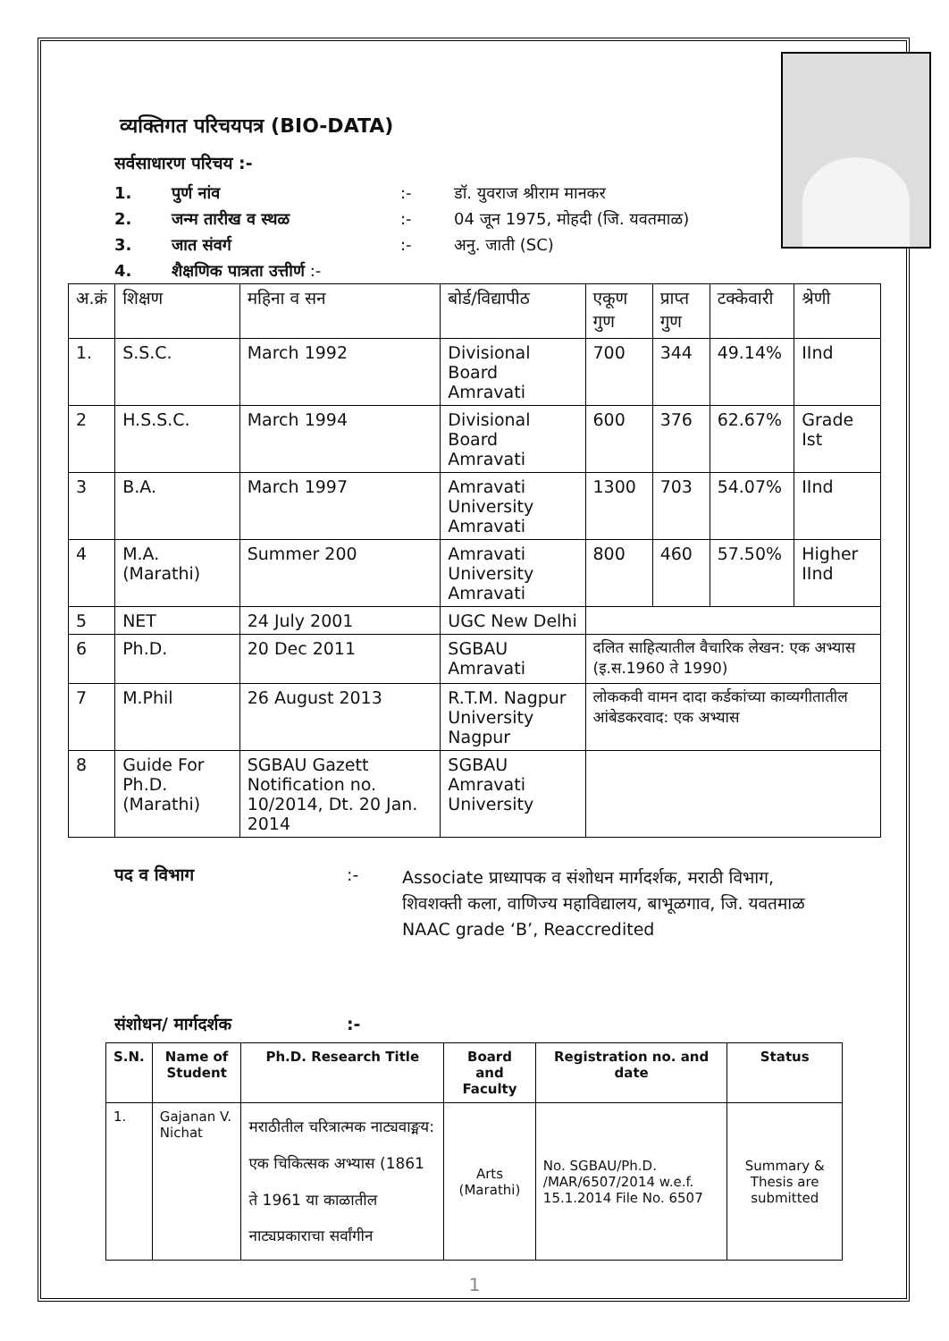व्यक्तिगत परिचयपत्र (BIO-DATA)
सर्वसाधारण परिचय :-
1. पुर्ण नांव:- डॉ. युवराज श्रीराम मानकर
2. जन्म तारीख व स्थळ:- 04 जून 1975, मोहदी (जि. यवतमाळ)
3. जात संवर्ग:- अनु. जाती (SC)
4. शैक्षणिक पात्रता उत्तीर्ण :-
| अ.क्रं | शिक्षण | महिना व सन | बोर्ड/विद्यापीठ | एकूण गुण | प्राप्त गुण | टक्केवारी | श्रेणी |
| --- | --- | --- | --- | --- | --- | --- | --- |
| 1. | S.S.C. | March 1992 | Divisional Board Amravati | 700 | 344 | 49.14% | IInd |
| 2 | H.S.S.C. | March 1994 | Divisional Board Amravati | 600 | 376 | 62.67% | Grade Ist |
| 3 | B.A. | March 1997 | Amravati University Amravati | 1300 | 703 | 54.07% | IInd |
| 4 | M.A. (Marathi) | Summer 200 | Amravati University Amravati | 800 | 460 | 57.50% | Higher IInd |
| 5 | NET | 24 July 2001 | UGC New Delhi | | | | |
| 6 | Ph.D. | 20 Dec 2011 | SGBAU Amravati | दलित साहित्यातील वैचारिक लेखन: एक अभ्यास (इ.स.1960 ते 1990) | | | |
| 7 | M.Phil | 26 August 2013 | R.T.M. Nagpur University Nagpur | लोककवी वामन दादा कर्डकांच्या काव्यगीतातील आंबेडकरवाद: एक अभ्यास | | | |
| 8 | Guide For Ph.D. (Marathi) | SGBAU Gazett Notification no. 10/2014, Dt. 20 Jan. 2014 | SGBAU Amravati University | | | | |
पद व विभाग:- Associate प्राध्यापक व संशोधन मार्गदर्शक, मराठी विभाग, शिवशक्ती कला, वाणिज्य महाविद्यालय, बाभूळगाव, जि. यवतमाळ NAAC grade ‘B’, Reaccredited
संशोधन/ मार्गदर्शक:-
| S.N. | Name of Student | Ph.D. Research Title | Board and Faculty | Registration no. and date | Status |
| --- | --- | --- | --- | --- | --- |
| 1. | Gajanan V. Nichat | मराठीतील चरित्रात्मक नाट्यवाङ्मय: एक चिकित्सक अभ्यास (1861 ते 1961 या काळातील नाट्यप्रकाराचा सर्वांगीन | Arts (Marathi) | No. SGBAU/Ph.D. /MAR/6507/2014 w.e.f. 15.1.2014 File No. 6507 | Summary & Thesis are submitted |
1